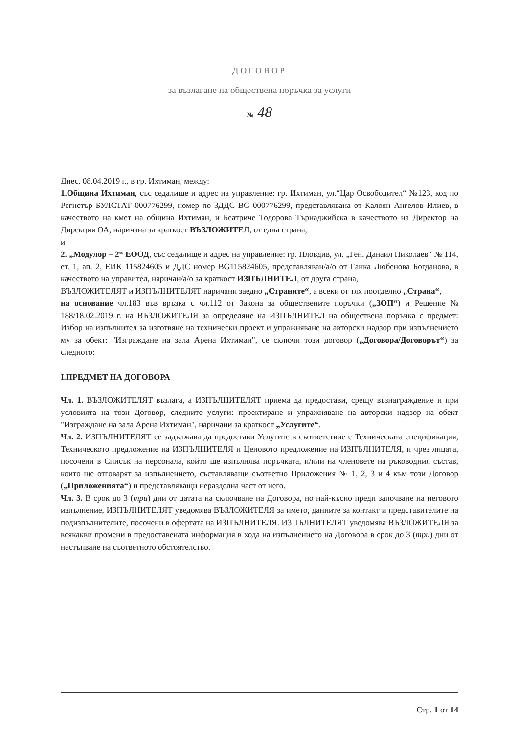ДОГОВОР
за възлагане на обществена поръчка за услуги
№ 48
Днес, 08.04.2019 г., в гр. Ихтиман, между:
1.Община Ихтиман, със седалище и адрес на управление: гр. Ихтиман, ул.“Цар Освободител“ №123, код по Регистър БУЛСТАТ 000776299, номер по ЗДДС BG 000776299, представлявана от Калоян Ангелов Илиев, в качеството на кмет на община Ихтиман, и Беатриче Тодорова Търнаджийска в качеството на Директор на Дирекция ОА, наричана за краткост ВЪЗЛОЖИТЕЛ, от една страна,
и
2. „Модулор – 2“ ЕООД, със седалище и адрес на управление: гр. Пловдив, ул. „Ген. Данаил Николаев“ № 114, ет. 1, ап. 2, ЕИК 115824605 и ДДС номер BG115824605, представляван/а/о от Ганка Любенова Богданова, в качеството на управител, наричан/а/о за краткост ИЗПЪЛНИТЕЛ, от друга страна,
ВЪЗЛОЖИТЕЛЯТ и ИЗПЪЛНИТЕЛЯТ наричани заедно „Страните“, а всеки от тях поотделно „Страна“,
на основание чл.183 във връзка с чл.112 от Закона за обществените поръчки („ЗОП“) и Решение № 188/18.02.2019 г. на ВЪЗЛОЖИТЕЛЯ за определяне на ИЗПЪЛНИТЕЛ на обществена поръчка с предмет: Избор на изпълнител за изготвяне на технически проект и упражняване на авторски надзор при изпълнението му за обект: "Изграждане на зала Арена Ихтиман", се сключи този договор („Договора/Договорът“) за следното:
I.ПРЕДМЕТ НА ДОГОВОРА
Чл. 1. ВЪЗЛОЖИТЕЛЯТ възлага, а ИЗПЪЛНИТЕЛЯТ приема да предостави, срещу възнаграждение и при условията на този Договор, следните услуги: проектиране и упражняване на авторски надзор на обект "Изграждане на зала Арена Ихтиман", наричани за краткост „Услугите“.
Чл. 2. ИЗПЪЛНИТЕЛЯТ се задължава да предостави Услугите в съответствие с Техническата спецификация, Техническото предложение на ИЗПЪЛНИТЕЛЯ и Ценовото предложение на ИЗПЪЛНИТЕЛЯ, и чрез лицата, посочени в Списък на персонала, който ще изпълнява поръчката, и/или на членовете на ръководния състав, които ще отговарят за изпълнението, съставляващи съответно Приложения № 1, 2, 3 и 4 към този Договор („Приложенията“) и представляващи неразделна част от него.
Чл. 3. В срок до 3 (три) дни от датата на сключване на Договора, но най-късно преди започване на неговото изпълнение, ИЗПЪЛНИТЕЛЯТ уведомява ВЪЗЛОЖИТЕЛЯ за името, данните за контакт и представителите на подизпълнителите, посочени в офертата на ИЗПЪЛНИТЕЛЯ. ИЗПЪЛНИТЕЛЯТ уведомява ВЪЗЛОЖИТЕЛЯ за всякакви промени в предоставената информация в хода на изпълнението на Договора в срок до 3 (три) дни от настъпване на съответното обстоятелство.
Стр. 1 от 14